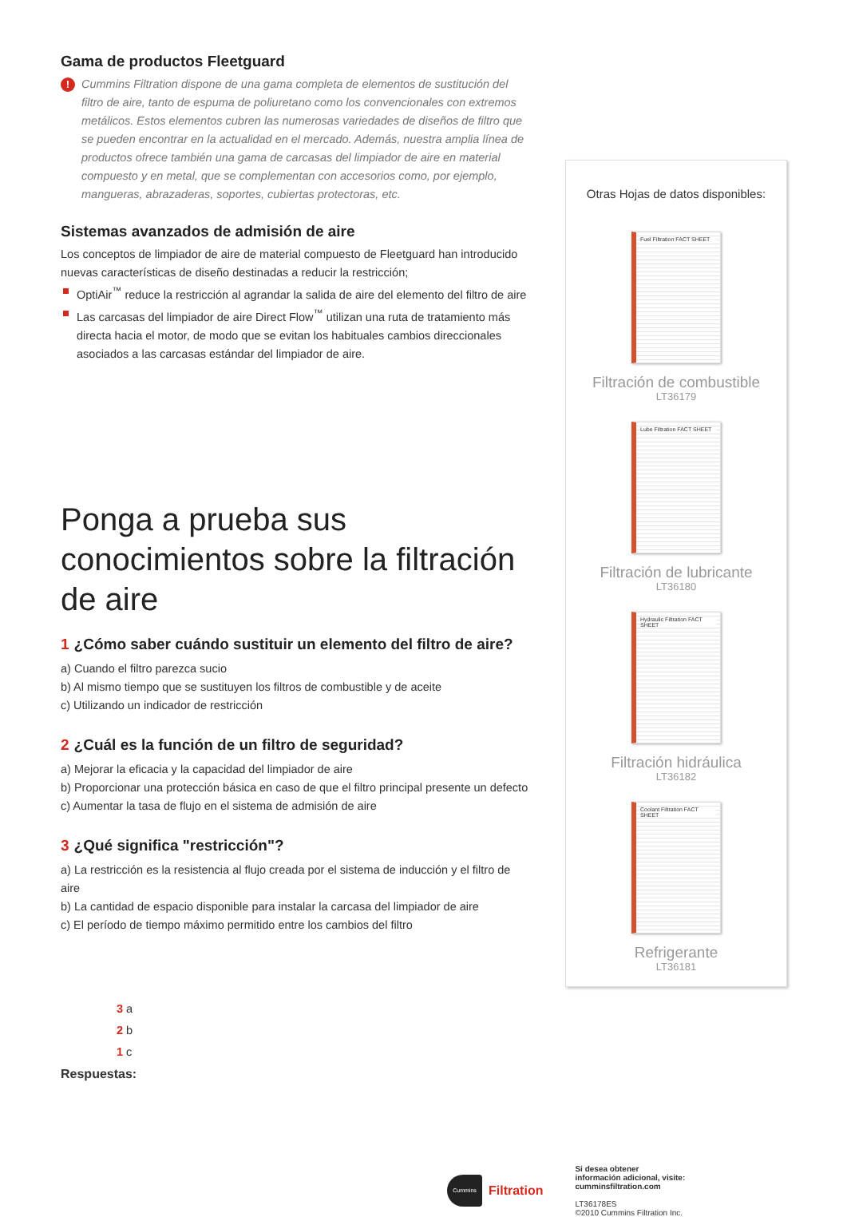Gama de productos Fleetguard
!
Cummins Filtration dispone de una gama completa de elementos de sustitución del filtro de aire, tanto de espuma de poliuretano como los convencionales con extremos metálicos. Estos elementos cubren las numerosas variedades de diseños de filtro que se pueden encontrar en la actualidad en el mercado. Además, nuestra amplia línea de productos ofrece también una gama de carcasas del limpiador de aire en material compuesto y en metal, que se complementan con accesorios como, por ejemplo, mangueras, abrazaderas, soportes, cubiertas protectoras, etc.
Sistemas avanzados de admisión de aire
Los conceptos de limpiador de aire de material compuesto de Fleetguard han introducido nuevas características de diseño destinadas a reducir la restricción;
OptiAir<sup>™</sup> reduce la restricción al agrandar la salida de aire del elemento del filtro de aire
Las carcasas del limpiador de aire Direct Flow<sup>™</sup> utilizan una ruta de tratamiento más directa hacia el motor, de modo que se evitan los habituales cambios direccionales asociados a las carcasas estándar del limpiador de aire.
Ponga a prueba sus conocimientos sobre la filtración de aire
1 ¿Cómo saber cuándo sustituir un elemento del filtro de aire?
a) Cuando el filtro parezca sucio
b) Al mismo tiempo que se sustituyen los filtros de combustible y de aceite
c) Utilizando un indicador de restricción
2 ¿Cuál es la función de un filtro de seguridad?
a) Mejorar la eficacia y la capacidad del limpiador de aire
b) Proporcionar una protección básica en caso de que el filtro principal presente un defecto
c) Aumentar la tasa de flujo en el sistema de admisión de aire
3 ¿Qué significa "restricción"?
a) La restricción es la resistencia al flujo creada por el sistema de inducción y el filtro de aire
b) La cantidad de espacio disponible para instalar la carcasa del limpiador de aire
c) El período de tiempo máximo permitido entre los cambios del filtro
3 a
2 b
1 c
Respuestas:
Otras Hojas de datos disponibles:
Fuel Filtration FACT SHEET
Filtración de combustible
LT36179
Lube Filtration FACT SHEET
Filtración de lubricante
LT36180
Hydraulic Filtration FACT SHEET
Filtración hidráulica
LT36182
Coolant Filtration FACT SHEET
Refrigerante
LT36181
Cummins
Filtration
Si desea obtener
información adicional, visite:
cumminsfiltration.com
LT36178ES
©2010 Cummins Filtration Inc.